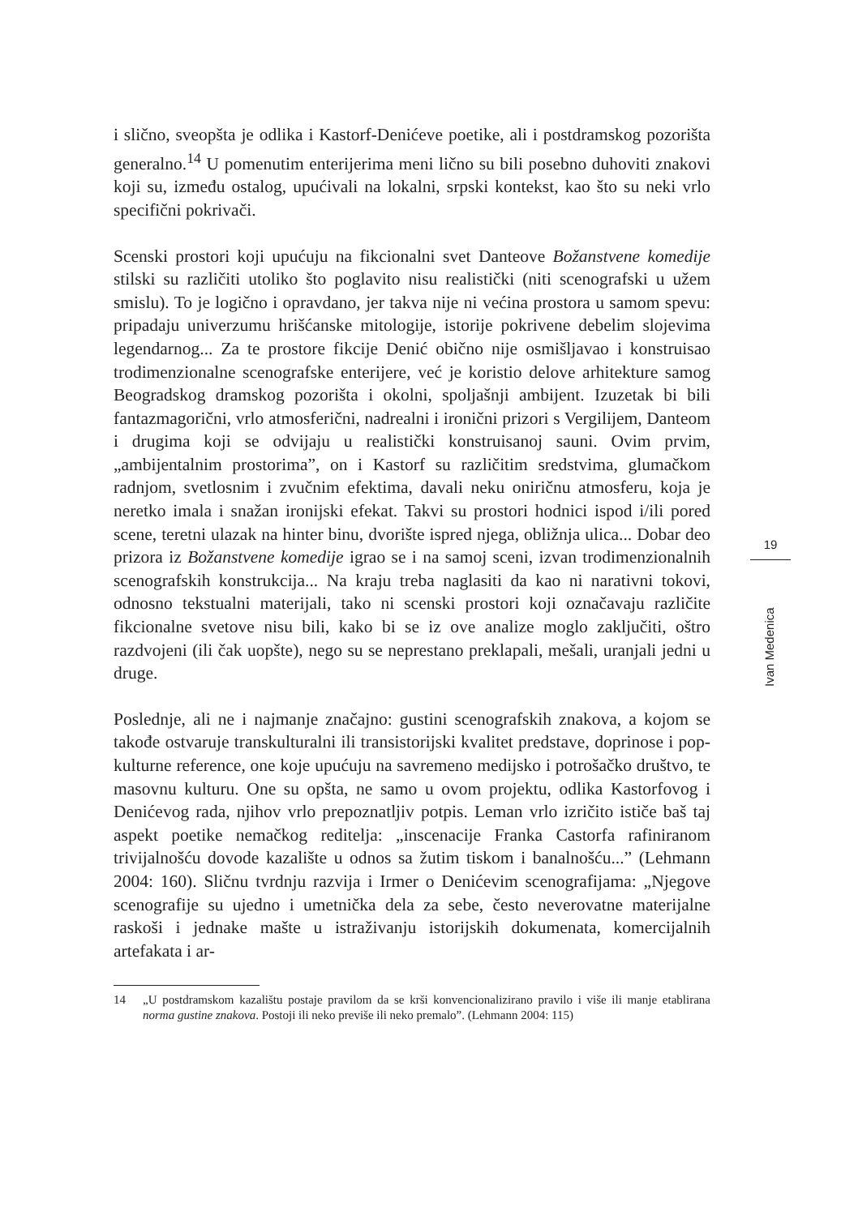i slično, sveopšta je odlika i Kastorf-Denićeve poetike, ali i postdramskog pozorišta generalno.<sup>14</sup> U pomenutim enterijerima meni lično su bili posebno duhoviti znakovi koji su, između ostalog, upućivali na lokalni, srpski kontekst, kao što su neki vrlo specifični pokrivači.
Scenski prostori koji upućuju na fikcionalni svet Danteove Božanstvene komedije stilski su različiti utoliko što poglavito nisu realistički (niti scenografski u užem smislu). To je logično i opravdano, jer takva nije ni većina prostora u samom spevu: pripadaju univerzumu hrišćanske mitologije, istorije pokrivene debelim slojevima legendarnog... Za te prostore fikcije Denić obično nije osmišljavao i konstruisao trodimenzionalne scenografske enterijere, već je koristio delove arhitekture samog Beogradskog dramskog pozorišta i okolni, spoljašnji ambijent. Izuzetak bi bili fantazmagorični, vrlo atmosferični, nadrealni i ironični prizori s Vergilijem, Danteom i drugima koji se odvijaju u realistički konstruisanoj sauni. Ovim prvim, „ambijentalnim prostorima”, on i Kastorf su različitim sredstvima, glumačkom radnjom, svetlosnim i zvučnim efektima, davali neku oniričnu atmosferu, koja je neretko imala i snažan ironijski efekat. Takvi su prostori hodnici ispod i/ili pored scene, teretni ulazak na hinter binu, dvorište ispred njega, obližnja ulica... Dobar deo prizora iz Božanstvene komedije igrao se i na samoj sceni, izvan trodimenzionalnih scenografskih konstrukcija... Na kraju treba naglasiti da kao ni narativni tokovi, odnosno tekstualni materijali, tako ni scenski prostori koji označavaju različite fikcionalne svetove nisu bili, kako bi se iz ove analize moglo zaključiti, oštro razdvojeni (ili čak uopšte), nego su se neprestano preklapali, mešali, uranjali jedni u druge.
Poslednje, ali ne i najmanje značajno: gustini scenografskih znakova, a kojom se takođe ostvaruje transkulturalni ili transistorijski kvalitet predstave, doprinose i pop-kulturne reference, one koje upućuju na savremeno medijsko i potrošačko društvo, te masovnu kulturu. One su opšta, ne samo u ovom projektu, odlika Kastorfovog i Denićevog rada, njihov vrlo prepoznatljiv potpis. Leman vrlo izričito ističe baš taj aspekt poetike nemačkog reditelja: „inscenacije Franka Castorfa rafiniranom trivijalnošću dovode kazalište u odnos sa žutim tiskom i banalnošću...” (Lehmann 2004: 160). Sličnu tvrdnju razvija i Irmer o Denićevim scenografijama: „Njegove scenografije su ujedno i umetnička dela za sebe, često neverovatne materijalne raskoši i jednake mašte u istraživanju istorijskih dokumenata, komercijalnih artefakata i ar-
14 „U postdramskom kazalištu postaje pravilom da se krši konvencionalizirano pravilo i više ili manje etablirana norma gustine znakova. Postoji ili neko previše ili neko premalo”. (Lehmann 2004: 115)
19
Ivan Medenica